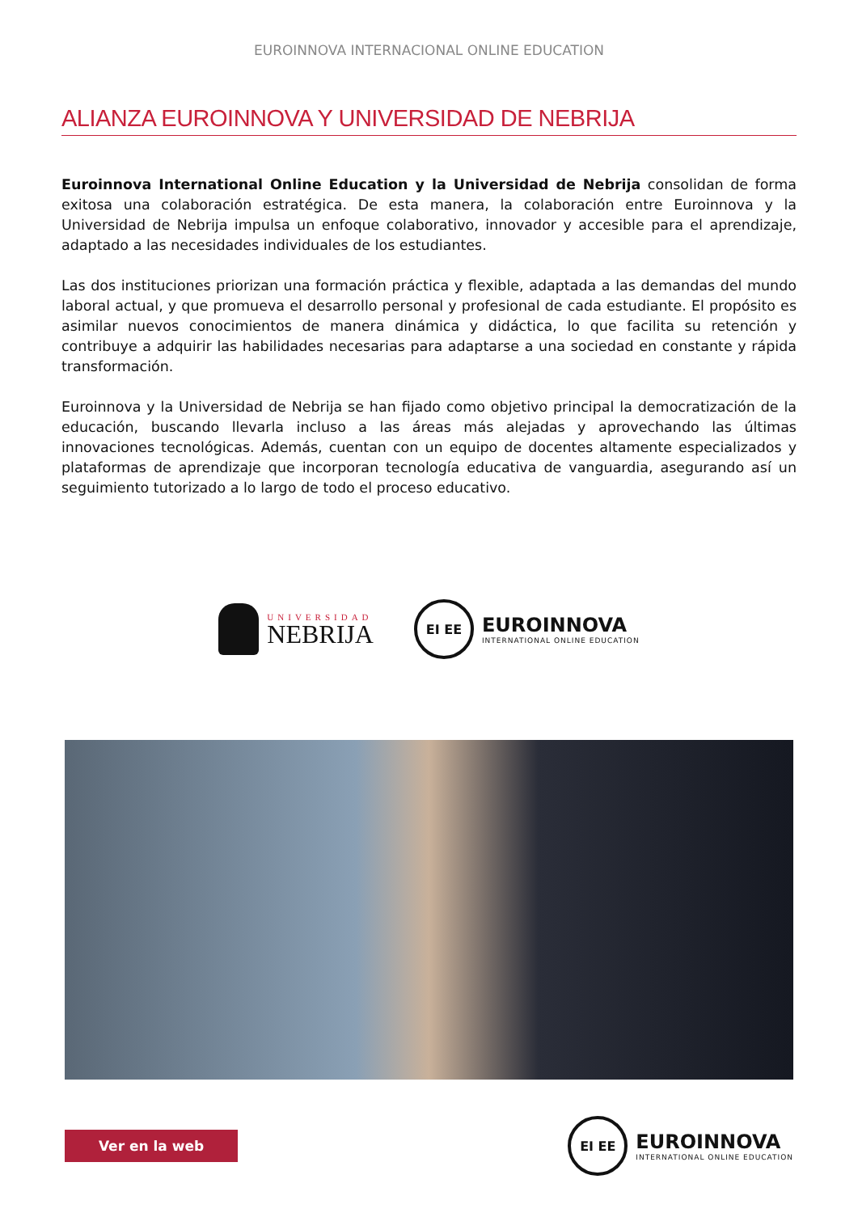EUROINNOVA INTERNACIONAL ONLINE EDUCATION
ALIANZA EUROINNOVA Y UNIVERSIDAD DE NEBRIJA
Euroinnova International Online Education y la Universidad de Nebrija consolidan de forma exitosa una colaboración estratégica. De esta manera, la colaboración entre Euroinnova y la Universidad de Nebrija impulsa un enfoque colaborativo, innovador y accesible para el aprendizaje, adaptado a las necesidades individuales de los estudiantes.
Las dos instituciones priorizan una formación práctica y flexible, adaptada a las demandas del mundo laboral actual, y que promueva el desarrollo personal y profesional de cada estudiante. El propósito es asimilar nuevos conocimientos de manera dinámica y didáctica, lo que facilita su retención y contribuye a adquirir las habilidades necesarias para adaptarse a una sociedad en constante y rápida transformación.
Euroinnova y la Universidad de Nebrija se han fijado como objetivo principal la democratización de la educación, buscando llevarla incluso a las áreas más alejadas y aprovechando las últimas innovaciones tecnológicas. Además, cuentan con un equipo de docentes altamente especializados y plataformas de aprendizaje que incorporan tecnología educativa de vanguardia, asegurando así un seguimiento tutorizado a lo largo de todo el proceso educativo.
UNIVERSIDAD
NEBRIJA
EI EE
EUROINNOVA
INTERNATIONAL ONLINE EDUCATION
Ver en la web
EI EE
EUROINNOVA
INTERNATIONAL ONLINE EDUCATION